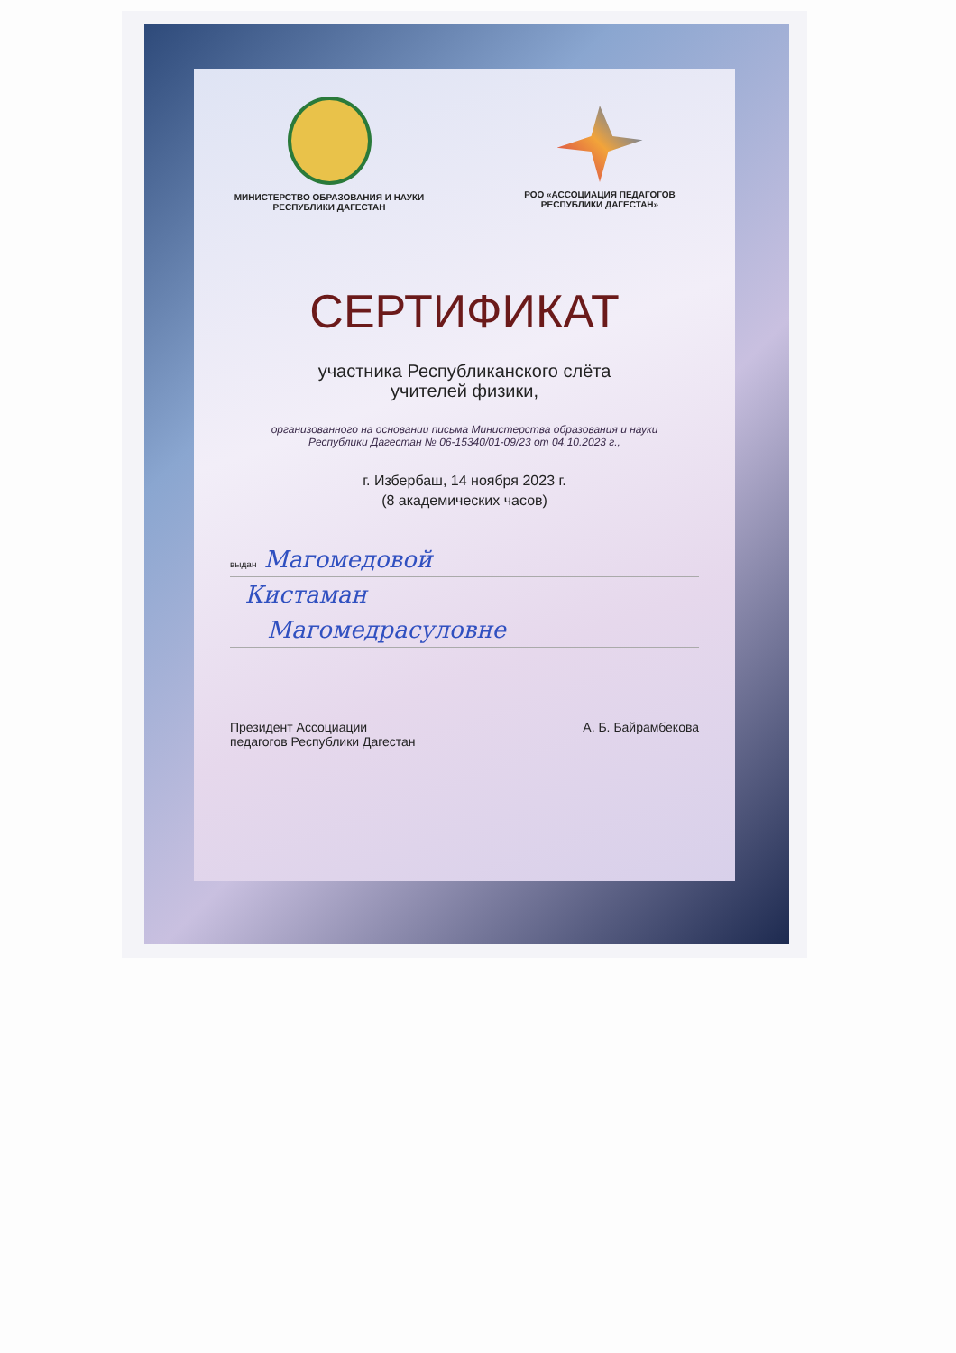МИНИСТЕРСТВО ОБРАЗОВАНИЯ И НАУКИ
РЕСПУБЛИКИ ДАГЕСТАН
РОО «АССОЦИАЦИЯ ПЕДАГОГОВ
РЕСПУБЛИКИ ДАГЕСТАН»
СЕРТИФИКАТ
участника Республиканского слёта
учителей физики,
организованного на основании письма Министерства образования и науки
Республики Дагестан № 06-15340/01-09/23 от 04.10.2023 г.,
г. Избербаш, 14 ноября 2023 г.
(8 академических часов)
выдан Магомедовой
Кистаман
Магомедрасуловне
Президент Ассоциации
педагогов Республики Дагестан
А. Б. Байрамбекова